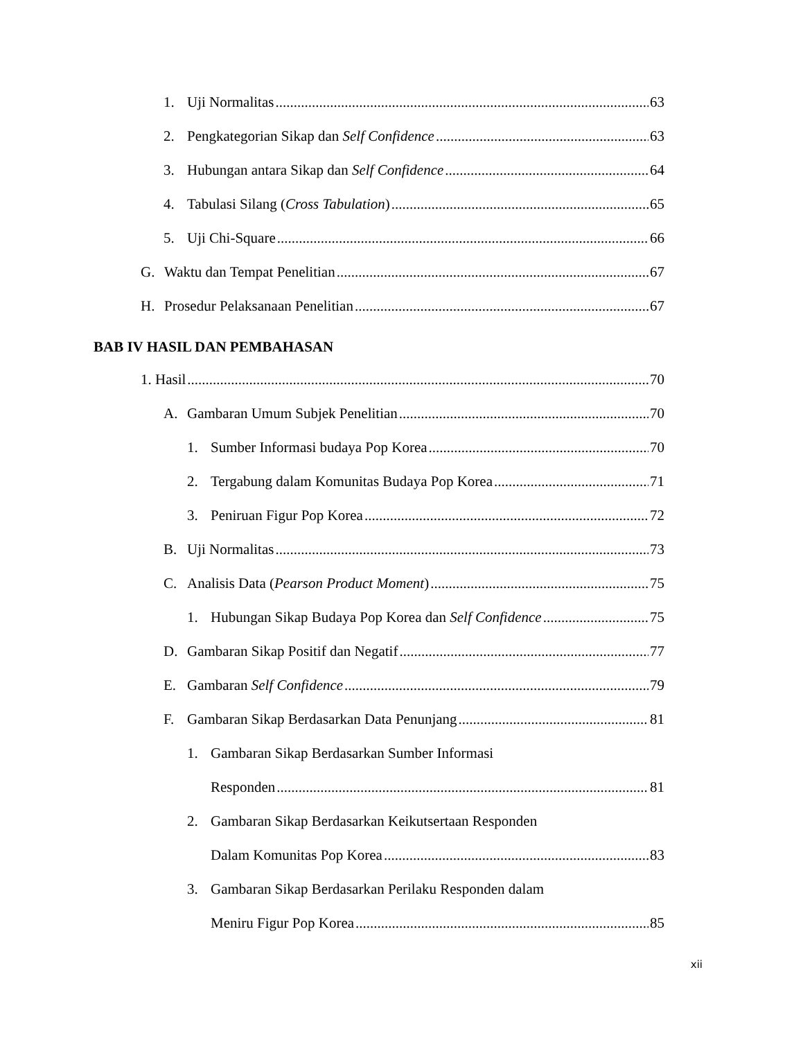1. Uji Normalitas 63
2. Pengkategorian Sikap dan Self Confidence 63
3. Hubungan antara Sikap dan Self Confidence 64
4. Tabulasi Silang (Cross Tabulation) 65
5. Uji Chi-Square 66
G. Waktu dan Tempat Penelitian 67
H. Prosedur Pelaksanaan Penelitian 67
BAB IV HASIL DAN PEMBAHASAN
1. Hasil 70
A. Gambaran Umum Subjek Penelitian 70
1. Sumber Informasi budaya Pop Korea 70
2. Tergabung dalam Komunitas Budaya Pop Korea 71
3. Peniruan Figur Pop Korea 72
B. Uji Normalitas 73
C. Analisis Data (Pearson Product Moment) 75
1. Hubungan Sikap Budaya Pop Korea dan Self Confidence 75
D. Gambaran Sikap Positif dan Negatif 77
E. Gambaran Self Confidence 79
F. Gambaran Sikap Berdasarkan Data Penunjang 81
1. Gambaran Sikap Berdasarkan Sumber Informasi
Responden 81
2. Gambaran Sikap Berdasarkan Keikutsertaan Responden
Dalam Komunitas Pop Korea 83
3. Gambaran Sikap Berdasarkan Perilaku Responden dalam
Meniru Figur Pop Korea 85
xii